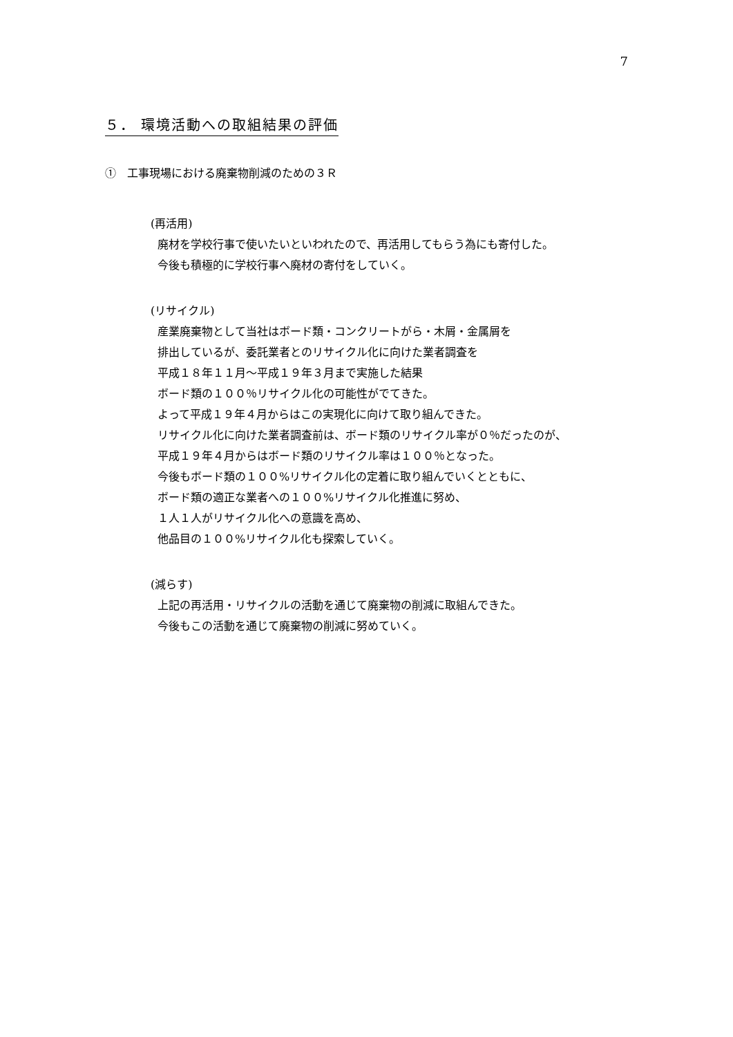7
５． 環境活動への取組結果の評価
①　工事現場における廃棄物削減のための３Ｒ
(再活用)
廃材を学校行事で使いたいといわれたので、再活用してもらう為にも寄付した。
今後も積極的に学校行事へ廃材の寄付をしていく。
(リサイクル)
産業廃棄物として当社はボード類・コンクリートがら・木屑・金属屑を
排出しているが、委託業者とのリサイクル化に向けた業者調査を
平成１８年１１月～平成１９年３月まで実施した結果
ボード類の１００％リサイクル化の可能性がでてきた。
よって平成１９年４月からはこの実現化に向けて取り組んできた。
リサイクル化に向けた業者調査前は、ボード類のリサイクル率が０％だったのが、
平成１９年４月からはボード類のリサイクル率は１００％となった。
今後もボード類の１００%リサイクル化の定着に取り組んでいくとともに、
ボード類の適正な業者への１００%リサイクル化推進に努め、
１人１人がリサイクル化への意識を高め、
他品目の１００%リサイクル化も探索していく。
(減らす)
上記の再活用・リサイクルの活動を通じて廃棄物の削減に取組んできた。
今後もこの活動を通じて廃棄物の削減に努めていく。